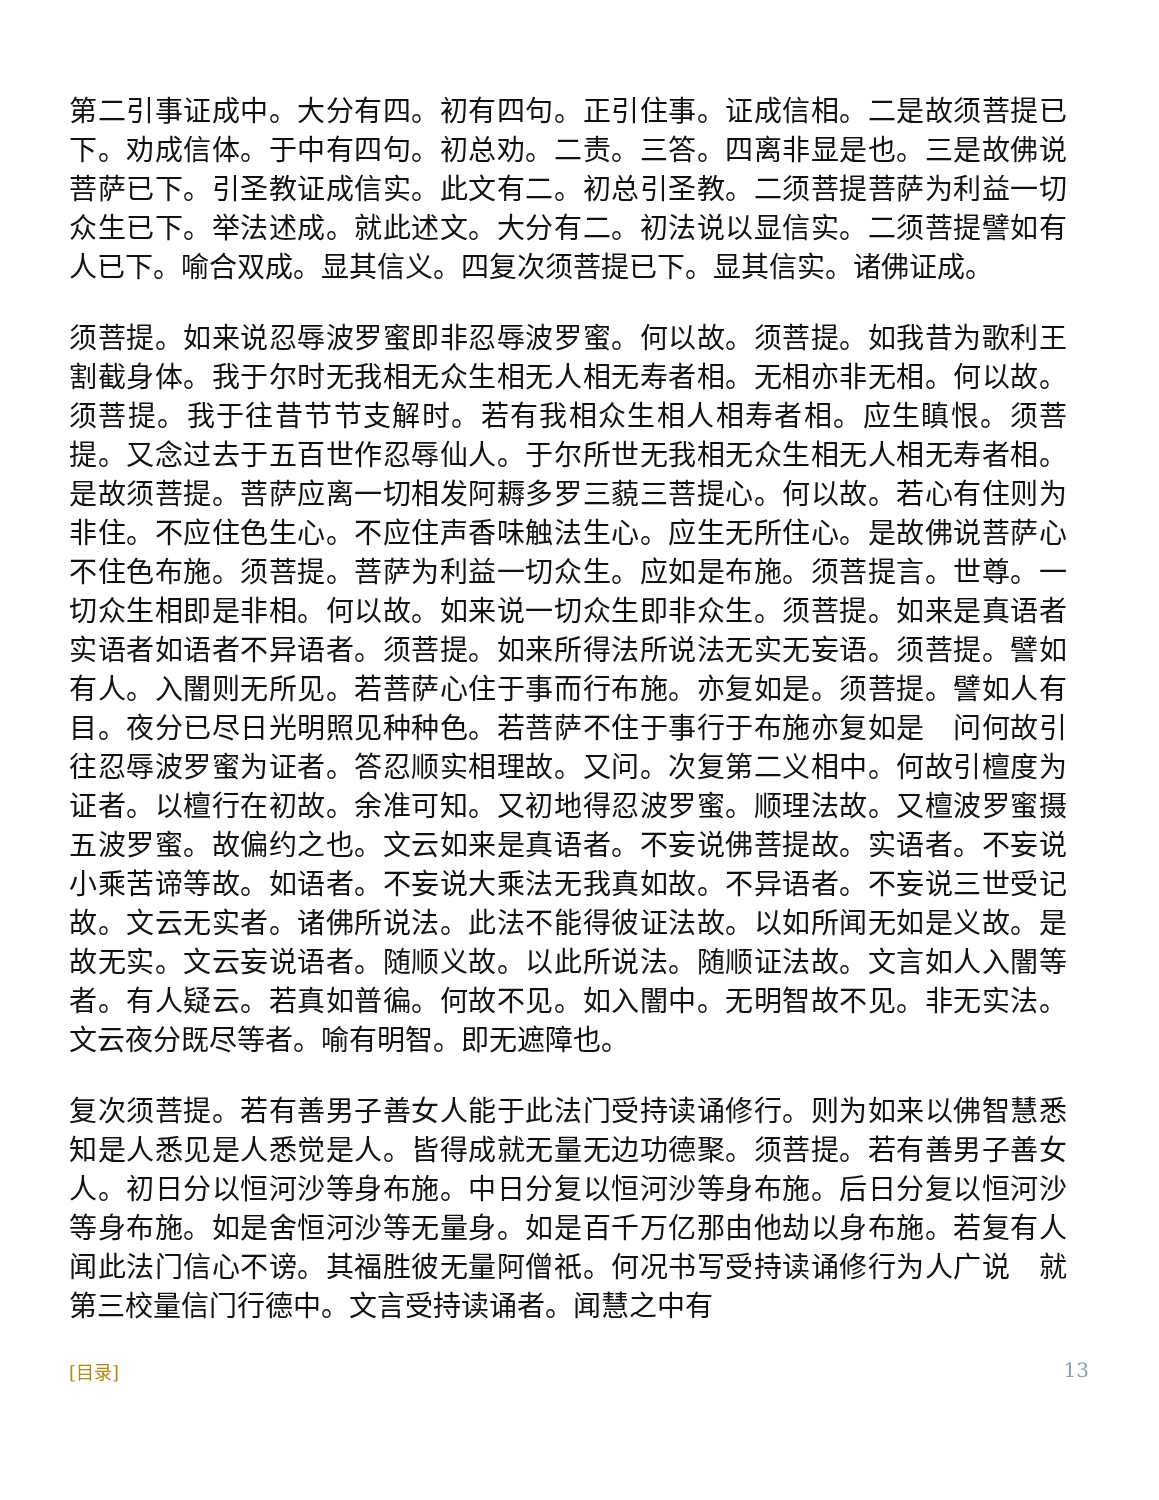第二引事证成中。大分有四。初有四句。正引住事。证成信相。二是故须菩提已下。劝成信体。于中有四句。初总劝。二责。三答。四离非显是也。三是故佛说菩萨已下。引圣教证成信实。此文有二。初总引圣教。二须菩提菩萨为利益一切众生已下。举法述成。就此述文。大分有二。初法说以显信实。二须菩提譬如有人已下。喻合双成。显其信义。四复次须菩提已下。显其信实。诸佛证成。
须菩提。如来说忍辱波罗蜜即非忍辱波罗蜜。何以故。须菩提。如我昔为歌利王割截身体。我于尔时无我相无众生相无人相无寿者相。无相亦非无相。何以故。须菩提。我于往昔节节支解时。若有我相众生相人相寿者相。应生瞋恨。须菩提。又念过去于五百世作忍辱仙人。于尔所世无我相无众生相无人相无寿者相。是故须菩提。菩萨应离一切相发阿耨多罗三藐三菩提心。何以故。若心有住则为非住。不应住色生心。不应住声香味触法生心。应生无所住心。是故佛说菩萨心不住色布施。须菩提。菩萨为利益一切众生。应如是布施。须菩提言。世尊。一切众生相即是非相。何以故。如来说一切众生即非众生。须菩提。如来是真语者实语者如语者不异语者。须菩提。如来所得法所说法无实无妄语。须菩提。譬如有人。入闇则无所见。若菩萨心住于事而行布施。亦复如是。须菩提。譬如人有目。夜分已尽日光明照见种种色。若菩萨不住于事行于布施亦复如是　问何故引往忍辱波罗蜜为证者。答忍顺实相理故。又问。次复第二义相中。何故引檀度为证者。以檀行在初故。余准可知。又初地得忍波罗蜜。顺理法故。又檀波罗蜜摄五波罗蜜。故偏约之也。文云如来是真语者。不妄说佛菩提故。实语者。不妄说小乘苦谛等故。如语者。不妄说大乘法无我真如故。不异语者。不妄说三世受记故。文云无实者。诸佛所说法。此法不能得彼证法故。以如所闻无如是义故。是故无实。文云妄说语者。随顺义故。以此所说法。随顺证法故。文言如人入闇等者。有人疑云。若真如普徧。何故不见。如入闇中。无明智故不见。非无实法。文云夜分既尽等者。喻有明智。即无遮障也。
复次须菩提。若有善男子善女人能于此法门受持读诵修行。则为如来以佛智慧悉知是人悉见是人悉觉是人。皆得成就无量无边功德聚。须菩提。若有善男子善女人。初日分以恒河沙等身布施。中日分复以恒河沙等身布施。后日分复以恒河沙等身布施。如是舍恒河沙等无量身。如是百千万亿那由他劫以身布施。若复有人闻此法门信心不谤。其福胜彼无量阿僧祇。何况书写受持读诵修行为人广说　就第三校量信门行德中。文言受持读诵者。闻慧之中有
[目录] 13